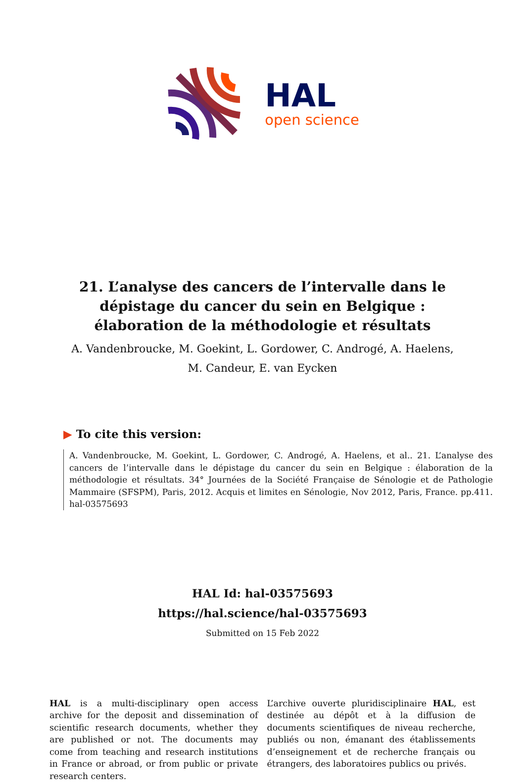HAL
open science
21. L’analyse des cancers de l’intervalle dans le dépistage du cancer du sein en Belgique : élaboration de la méthodologie et résultats
A. Vandenbroucke, M. Goekint, L. Gordower, C. Androgé, A. Haelens, M. Candeur, E. van Eycken
▶ To cite this version:
A. Vandenbroucke, M. Goekint, L. Gordower, C. Androgé, A. Haelens, et al.. 21. L’analyse des cancers de l’intervalle dans le dépistage du cancer du sein en Belgique : élaboration de la méthodologie et résultats. 34° Journées de la Société Française de Sénologie et de Pathologie Mammaire (SFSPM), Paris, 2012. Acquis et limites en Sénologie, Nov 2012, Paris, France. pp.411. hal-03575693
HAL Id: hal-03575693
https://hal.science/hal-03575693
Submitted on 15 Feb 2022
HAL is a multi-disciplinary open access archive for the deposit and dissemination of scientific research documents, whether they are published or not. The documents may come from teaching and research institutions in France or abroad, or from public or private research centers.
L’archive ouverte pluridisciplinaire HAL, est destinée au dépôt et à la diffusion de documents scientifiques de niveau recherche, publiés ou non, émanant des établissements d’enseignement et de recherche français ou étrangers, des laboratoires publics ou privés.